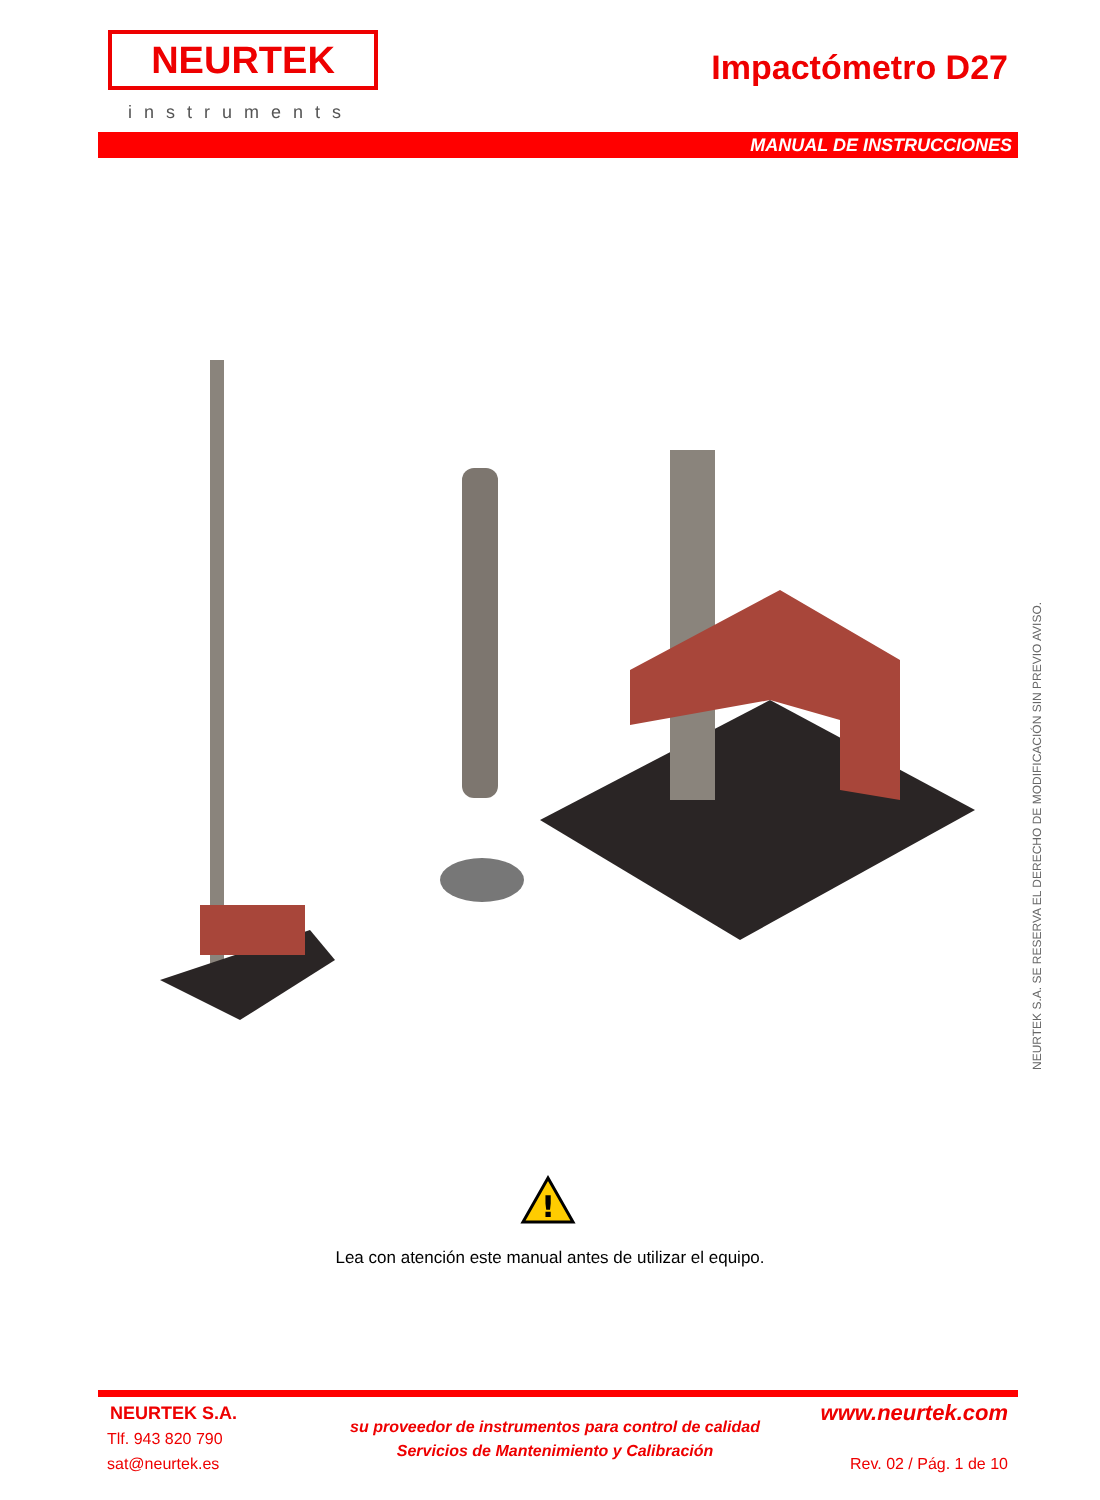NEURTEK
instruments
Impactómetro D27
MANUAL DE INSTRUCCIONES
NEURTEK S.A. SE RESERVA EL DERECHO DE MODIFICACIÓN SIN PREVIO AVISO.
!
Lea con atención este manual antes de utilizar el equipo.
NEURTEK S.A.
Tlf. 943 820 790
sat@neurtek.es
su proveedor de instrumentos para control de calidad
Servicios de Mantenimiento y Calibración
www.neurtek.com
Rev. 02 / Pág. 1 de 10